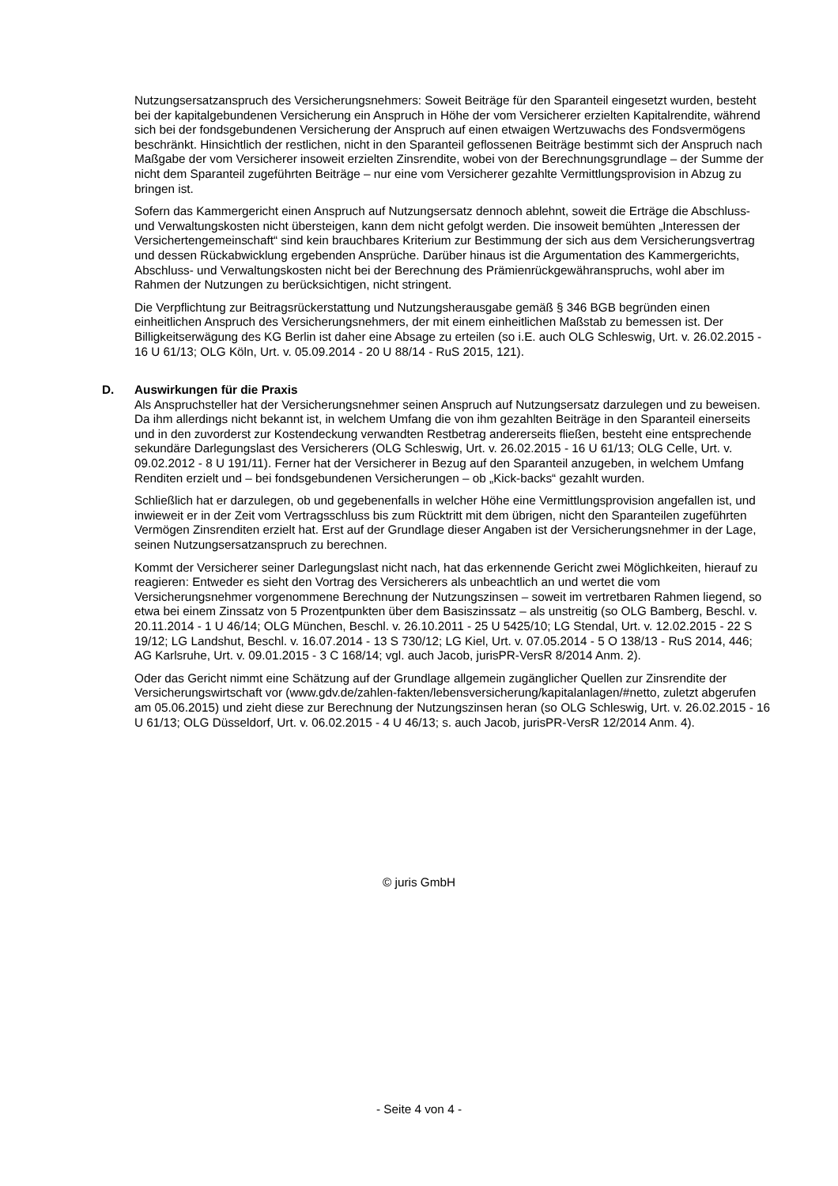Nutzungsersatzanspruch des Versicherungsnehmers: Soweit Beiträge für den Sparanteil eingesetzt wurden, besteht bei der kapitalgebundenen Versicherung ein Anspruch in Höhe der vom Versicherer erzielten Kapitalrendite, während sich bei der fondsgebundenen Versicherung der Anspruch auf einen etwaigen Wertzuwachs des Fondsvermögens beschränkt. Hinsichtlich der restlichen, nicht in den Sparanteil geflossenen Beiträge bestimmt sich der Anspruch nach Maßgabe der vom Versicherer insoweit erzielten Zinsrendite, wobei von der Berechnungsgrundlage – der Summe der nicht dem Sparanteil zugeführten Beiträge – nur eine vom Versicherer gezahlte Vermittlungsprovision in Abzug zu bringen ist.
Sofern das Kammergericht einen Anspruch auf Nutzungsersatz dennoch ablehnt, soweit die Erträge die Abschluss- und Verwaltungskosten nicht übersteigen, kann dem nicht gefolgt werden. Die insoweit bemühten „Interessen der Versichertengemeinschaft“ sind kein brauchbares Kriterium zur Bestimmung der sich aus dem Versicherungsvertrag und dessen Rückabwicklung ergebenden Ansprüche. Darüber hinaus ist die Argumentation des Kammergerichts, Abschluss- und Verwaltungskosten nicht bei der Berechnung des Prämienrückgewähranspruchs, wohl aber im Rahmen der Nutzungen zu berücksichtigen, nicht stringent.
Die Verpflichtung zur Beitragsrückerstattung und Nutzungsherausgabe gemäß § 346 BGB begründen einen einheitlichen Anspruch des Versicherungsnehmers, der mit einem einheitlichen Maßstab zu bemessen ist. Der Billigkeitserwägung des KG Berlin ist daher eine Absage zu erteilen (so i.E. auch OLG Schleswig, Urt. v. 26.02.2015 - 16 U 61/13; OLG Köln, Urt. v. 05.09.2014 - 20 U 88/14 - RuS 2015, 121).
D. Auswirkungen für die Praxis
Als Anspruchsteller hat der Versicherungsnehmer seinen Anspruch auf Nutzungsersatz darzulegen und zu beweisen. Da ihm allerdings nicht bekannt ist, in welchem Umfang die von ihm gezahlten Beiträge in den Sparanteil einerseits und in den zuvorderst zur Kostendeckung verwandten Restbetrag andererseits fließen, besteht eine entsprechende sekundäre Darlegungslast des Versicherers (OLG Schleswig, Urt. v. 26.02.2015 - 16 U 61/13; OLG Celle, Urt. v. 09.02.2012 - 8 U 191/11). Ferner hat der Versicherer in Bezug auf den Sparanteil anzugeben, in welchem Umfang Renditen erzielt und – bei fondsgebundenen Versicherungen – ob „Kick-backs“ gezahlt wurden.
Schließlich hat er darzulegen, ob und gegebenenfalls in welcher Höhe eine Vermittlungsprovision angefallen ist, und inwieweit er in der Zeit vom Vertragsschluss bis zum Rücktritt mit dem übrigen, nicht den Sparanteilen zugeführten Vermögen Zinsrenditen erzielt hat. Erst auf der Grundlage dieser Angaben ist der Versicherungsnehmer in der Lage, seinen Nutzungsersatzanspruch zu berechnen.
Kommt der Versicherer seiner Darlegungslast nicht nach, hat das erkennende Gericht zwei Möglichkeiten, hierauf zu reagieren: Entweder es sieht den Vortrag des Versicherers als unbeachtlich an und wertet die vom Versicherungsnehmer vorgenommene Berechnung der Nutzungszinsen – soweit im vertretbaren Rahmen liegend, so etwa bei einem Zinssatz von 5 Prozentpunkten über dem Basiszinssatz – als unstreitig (so OLG Bamberg, Beschl. v. 20.11.2014 - 1 U 46/14; OLG München, Beschl. v. 26.10.2011 - 25 U 5425/10; LG Stendal, Urt. v. 12.02.2015 - 22 S 19/12; LG Landshut, Beschl. v. 16.07.2014 - 13 S 730/12; LG Kiel, Urt. v. 07.05.2014 - 5 O 138/13 - RuS 2014, 446; AG Karlsruhe, Urt. v. 09.01.2015 - 3 C 168/14; vgl. auch Jacob, jurisPR-VersR 8/2014 Anm. 2).
Oder das Gericht nimmt eine Schätzung auf der Grundlage allgemein zugänglicher Quellen zur Zinsrendite der Versicherungswirtschaft vor (www.gdv.de/zahlen-fakten/lebensversicherung/kapitalanlagen/#netto, zuletzt abgerufen am 05.06.2015) und zieht diese zur Berechnung der Nutzungszinsen heran (so OLG Schleswig, Urt. v. 26.02.2015 - 16 U 61/13; OLG Düsseldorf, Urt. v. 06.02.2015 - 4 U 46/13; s. auch Jacob, jurisPR-VersR 12/2014 Anm. 4).
© juris GmbH
- Seite 4 von 4 -